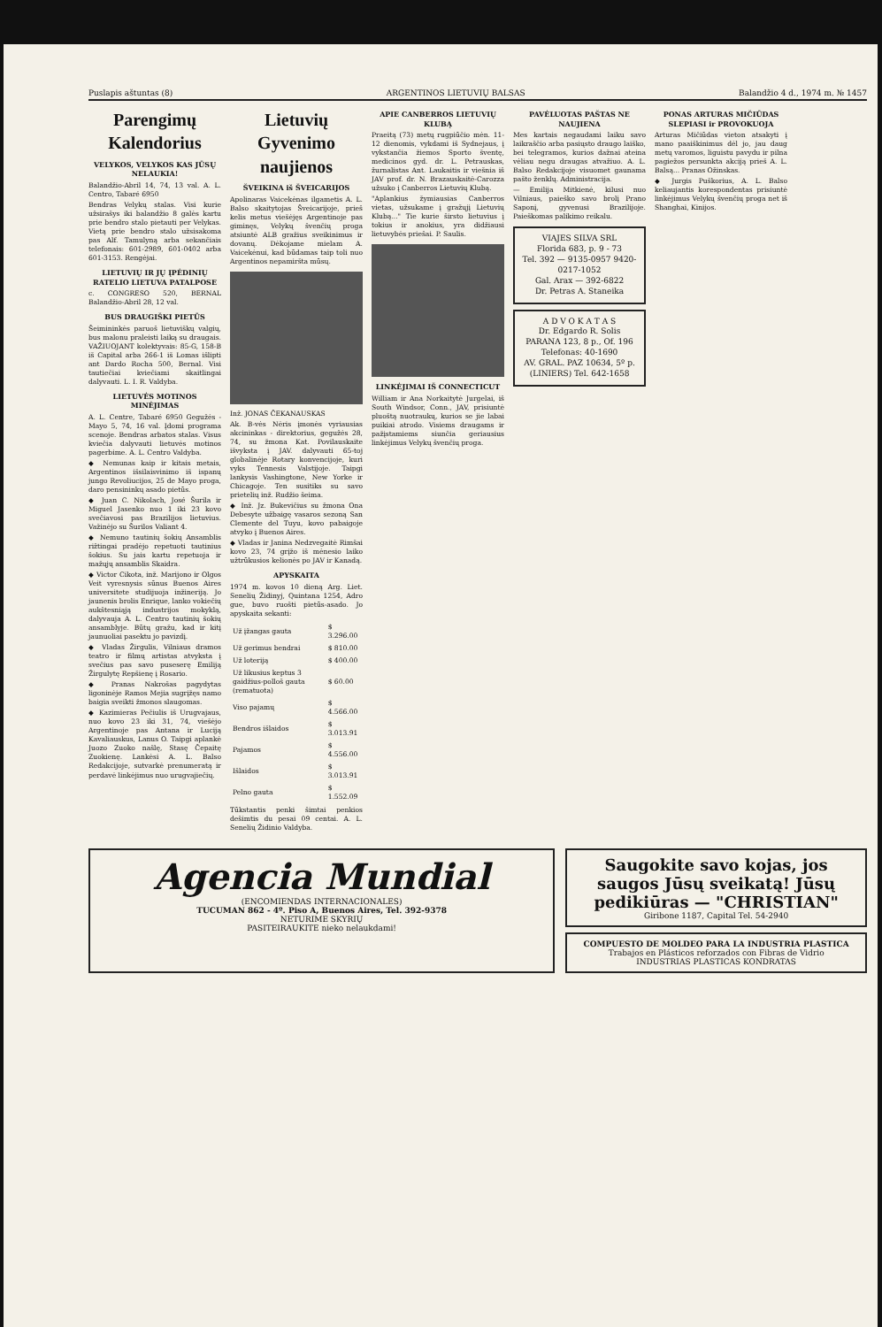Puslapis aštuntas (8) ARGENTINOS LIETUVIŲ BALSAS Balandžio 4 d., 1974 m. № 1457
Parengimų Kalendorius
VELYKOS, VELYKOS KAS JŪSŲ NELAUKIA!
Balandžio-Abril 14, 74, 13 val. A. L. Centro, Tabaré 6950
Bendras Velykų stalas. Visi kurie užsirašys iki balandžio 8 galės kartu prie bendro stalo pietauti per Velykas. Vietą prie bendro stalo užsisakoma pas Alf. Tamulyną arba sekančiais telefonais: 601-2989, 601-0402 arba 601-3153. Rengėjai.
LIETUVIŲ IR JŲ ĮPĖDINIŲ RATELIO LIETUVA PATALPOSE
c. CONGRESO 520, BERNAL Balandžio-Abril 28, 12 val.
BUS DRAUGIŠKI PIETŪS
Šeimininkės paruoš lietuviškų valgių, bus malonu praleisti laiką su draugais. VAŽIUOJANT kolektyvais: 85-G, 158-B iš Capital arba 266-1 iš Lomas išlipti ant Dardo Rocha 500, Bernal. Visi tautiečiai kviečiami skaitlingai dalyvauti. L. I. R. Valdyba.
LIETUVĖS MOTINOS MINĖJIMAS
A. L. Centre, Tabaré 6950 Gegužės - Mayo 5, 74, 16 val. Įdomi programa scenoje. Bendras arbatos stalas. Visus kviečia dalyvauti lietuvės motinos pagerbime. A. L. Centro Valdyba.
◆ Nemunas kaip ir kitais metais, Argentinos išsilaisvinimo iš ispanų jungo Revoliucijos, 25 de Mayo proga, daro pensininkų asado pietūs.
◆ Juan C. Nikolach, José Šurila ir Miguel Jasenko nuo 1 iki 23 kovo svečiavosi pas Brazilijos lietuvius. Važinėjo su Šurilos Valiant 4.
◆ Nemuno tautinių šokių Ansamblis rižtingai pradėjo repetuoti tautinius šokius. Su jais kartu repetuoja ir mažųjų ansamblis Skaidra.
◆ Victor Cikota, inž. Marijono ir Olgos Veit vyresnysis sūnus Buenos Aires universitete studijuoja inžineriją. Jo jaunenis brolis Enrique, lanko vokiečių aukštesniąją industrijos mokyklą, dalyvauja A. L. Centro tautinių šokių ansamblyje. Būtų gražu, kad ir kitį jaunuoliai pasektu jo pavizdį.
◆ Vladas Žirgulis, Vilniaus dramos teatro ir filmų artistas atvyksta į svečius pas savo puseserę Emiliją Žirgulytę Repšienę į Rosario.
◆ Pranas Nakrošas pagydytas ligoninėje Ramos Mejia sugrįžęs namo baigia sveikti žmonos slaugomas.
◆ Kazimieras Pečiulis iš Urugvajaus, nuo kovo 23 iki 31, 74, viešėjo Argentinoje pas Antana ir Luciją Kavaliauskus, Lanus O. Taipgi aplankė Juozo Zuoko našlę, Stasę Čepaitę Zuokienę. Lankėsi A. L. Balso Redakcijoje, sutvarkė prenumeratą ir perdavė linkėjimus nuo urugvajiečių.
Lietuvių Gyvenimo naujienos
ŠVEIKINA iš ŠVEICARIJOS
Apolinaras Vaicekėnas ilgametis A. L. Balso skaitytojas Šveicarijoje, prieš kelis metus viešėjęs Argentinoje pas giminęs, Velykų švenčių proga atsiuntė ALB gražius sveikinimus ir dovanų. Dėkojame mielam A. Vaicekėnui, kad būdamas taip toli nuo Argentinos nepamiršta mūsų.
Inž. JONAS ČEKANAUSKAS
Ak. B-vės Nėris įmonės vyriausias akcininkas - direktorius, gegužės 28, 74, su žmona Kat. Povilauskaite išvyksta į JAV. dalyvauti 65-toj globalinėje Rotary konvencijoje, kuri vyks Tennesis Valstijoje. Taipgi lankysis Vashingtone, New Yorke ir Chicagoje. Ten susitiks su savo prietelių inž. Rudžio šeima.
◆ Inž. Jz. Bukevičius su žmona Ona Debesyte užbaigę vasaros sezoną San Clemente del Tuyu, kovo pabaigoje atvyko į Buenos Aires.
◆ Vladas ir Janina Nedzvegaitė Rimšai kovo 23, 74 grįžo iš mėnesio laiko užtrūkusios kelionės po JAV ir Kanadą.
APYSKAITA
1974 m. kovos 10 dieną Arg. Liet. Senelių Židinyj, Quintana 1254, Adro gue, buvo ruošti pietūs-asado. Jo apyskaita sekanti:
| Už įžangas gauta | $ 3.296.00 |
| Už gerimus bendrai | $ 810.00 |
| Už loteriją | $ 400.00 |
| Už likusius keptus 3 gaidžius-polloš gauta (rematuota) | $ 60.00 |
| Viso pajamų | $ 4.566.00 |
| Bendros išlaidos | $ 3.013.91 |
| Pajamos | $ 4.556.00 |
| Išlaidos | $ 3.013.91 |
| Pelno gauta | $ 1.552.09 |
Tūkstantis penki šimtai penkios dešimtis du pesai 09 centai. A. L. Senelių Židinio Valdyba.
APIE CANBERROS LIETUVIŲ KLUBĄ
Praeitą (73) metų rugpiūčio mėn. 11-12 dienomis, vykdami iš Sydnejaus, į vykstančia žiemos Sporto šventę, medicinos gyd. dr. L. Petrauskas, žurnalistas Ant. Laukaitis ir viešnia iš JAV prof. dr. N. Brazauskaitė-Carozza užsuko į Canberros Lietuvių Klubą.
"Aplankius žymiausias Canberros vietas, užsukame į gražųjį Lietuvių Klubą..." Tie kurie širsto lietuvius į tokius ir anokius, yra didžiausi lietuvybės priešai. P. Saulis.
LINKĖJIMAI IŠ CONNECTICUT
William ir Ana Norkaitytė Jurgelai, iš South Windsor, Conn., JAV, prisiuntė pluoštą nuotraukų, kurios se jie labai puikiai atrodo. Visiems draugams ir pažįstamiems siunčia geriausius linkėjimus Velykų švenčių proga.
PAVĖLUOTAS PAŠTAS NE NAUJIENA
Mes kartais negaudami laiku savo laikraščio arba pasiųsto draugo laiško, bei telegramos, kurios dažnai ateina vėliau negu draugas atvažiuo. A. L. Balso Redakcijoje visuomet gaunama pašto ženklų. Administracija.
— Emilija Mitkienė, kilusi nuo Vilniaus, paieško savo brolį Prano Saponį, gyvenusi Brazilijoje. Paieškomas palikimo reikalu.
VIAJES SILVA SRL
Florida 683, p. 9 - 73
Tel. 392 — 9135-0957 9420-0217-1052
Gal. Arax — 392-6822
Dr. Petras A. Staneika
A D V O K A T A S
Dr. Edgardo R. Solis
PARANA 123, 8 p., Of. 196
Telefonas: 40-1690
AV. GRAL. PAZ 10634, 5º p. (LINIERS) Tel. 642-1658
PONAS ARTURAS MIČIŪDAS SLEPIASI ir PROVOKUOJA
Arturas Mičiūdas vieton atsakyti į mano paaiškinimus dėl jo, jau daug metų varomos, liguistu pavydu ir pilna pagiežos persunkta akciją prieš A. L. Balsą... Pranas Ožinskas.
◆ Jurgis Puškorius, A. L. Balso keliaujantis korespondentas prisiuntė linkėjimus Velykų švenčių proga net iš Shanghai, Kinijos.
Agencia Mundial
(ENCOMIENDAS INTERNACIONALES)
TUCUMAN 862 - 4º. Piso A, Buenos Aires, Tel. 392-9378
NETURIME SKYRIŲ
PASITEIRAUKITE nieko nelaukdami!
Saugokite savo kojas, jos saugos Jūsų sveikatą! Jūsų pedikiūras — "CHRISTIAN"
Giribone 1187, Capital Tel. 54-2940
COMPUESTO DE MOLDEO PARA LA INDUSTRIA PLASTICA
Trabajos en Plásticos reforzados con Fibras de Vidrio
INDUSTRIAS PLASTICAS KONDRATAS